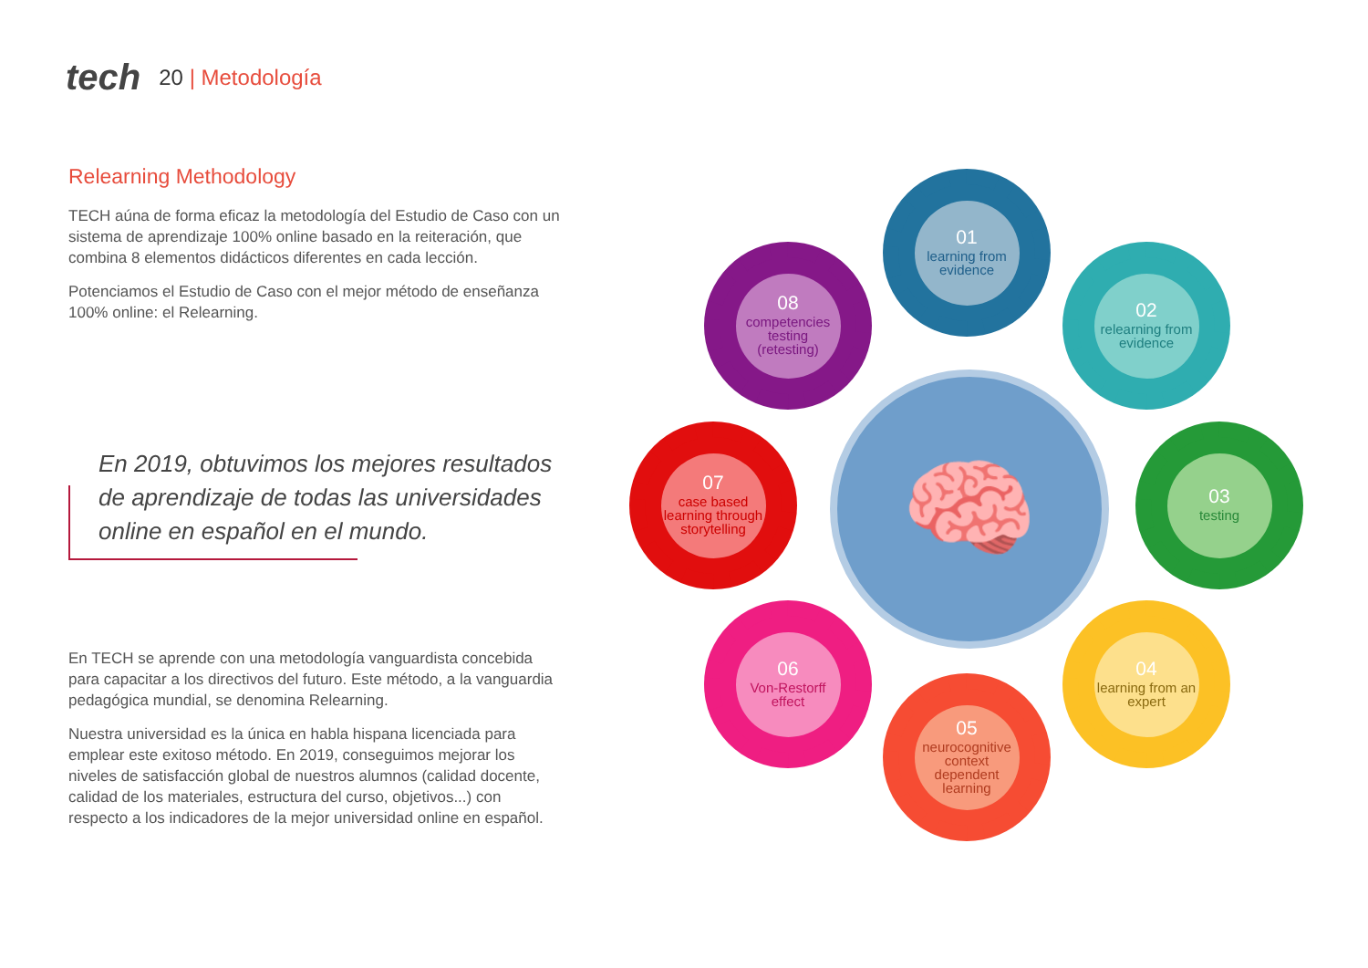tech
20 | Metodología
Relearning Methodology
TECH aúna de forma eficaz la metodología del Estudio de Caso con un sistema de aprendizaje 100% online basado en la reiteración, que combina 8 elementos didácticos diferentes en cada lección.
Potenciamos el Estudio de Caso con el mejor método de enseñanza 100% online: el Relearning.
En 2019, obtuvimos los mejores resultados de aprendizaje de todas las universidades online en español en el mundo.
En TECH se aprende con una metodología vanguardista concebida para capacitar a los directivos del futuro. Este método, a la vanguardia pedagógica mundial, se denomina Relearning.
Nuestra universidad es la única en habla hispana licenciada para emplear este exitoso método. En 2019, conseguimos mejorar los niveles de satisfacción global de nuestros alumnos (calidad docente, calidad de los materiales, estructura del curso, objetivos...) con respecto a los indicadores de la mejor universidad online en español.
🧠
01
learning from evidence
02
relearning from evidence
03
testing
04
learning from an expert
05
neurocognitive context dependent learning
06
Von-Restorff effect
07
case based learning through storytelling
08
competencies testing (retesting)